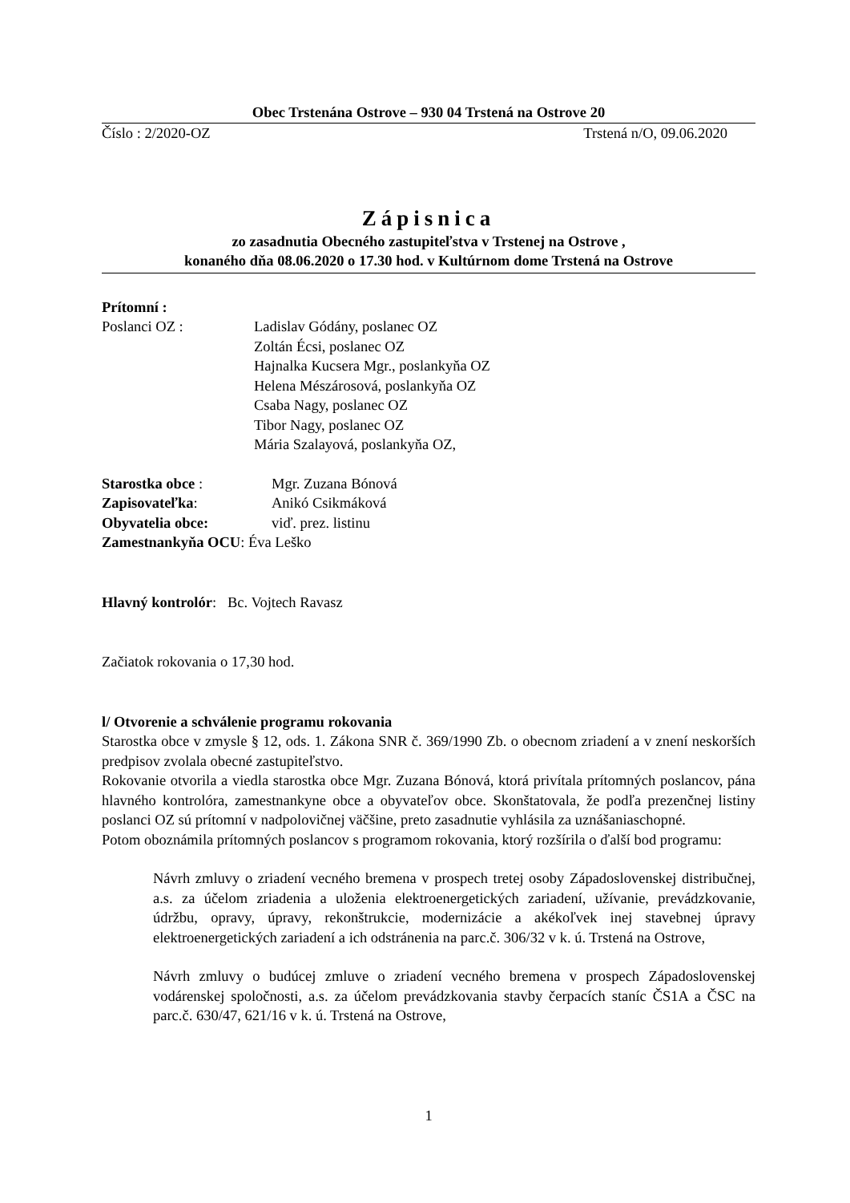Obec Trstenána Ostrove – 930 04 Trstená na Ostrove 20
Číslo : 2/2020-OZ Trstená n/O, 09.06.2020
Zápisnica
zo zasadnutia Obecného zastupiteľstva v Trstenej na Ostrove ,
konaného dňa 08.06.2020 o 17.30 hod. v Kultúrnom dome Trstená na Ostrove
Prítomní :
Poslanci OZ : Ladislav Gódány, poslanec OZ
Zoltán Écsi, poslanec OZ
Hajnalka Kucsera Mgr., poslankyňa OZ
Helena Mészárosová, poslankyňa OZ
Csaba Nagy, poslanec OZ
Tibor Nagy, poslanec OZ
Mária Szalayová, poslankyňa OZ,
Starostka obce : Mgr. Zuzana Bónová
Zapisovateľka: Anikó Csikmáková
Obyvatelia obce: viď. prez. listinu
Zamestnankyňa OCU: Éva Leško
Hlavný kontrolór: Bc. Vojtech Ravasz
Začiatok rokovania o 17,30 hod.
l/ Otvorenie a schválenie programu rokovania
Starostka obce v zmysle § 12, ods. 1. Zákona SNR č. 369/1990 Zb. o obecnom zriadení a v znení neskorších predpisov zvolala obecné zastupiteľstvo.
Rokovanie otvorila a viedla starostka obce Mgr. Zuzana Bónová, ktorá privítala prítomných poslancov, pána hlavného kontrolóra, zamestnankyne obce a obyvateľov obce. Skonštatovala, že podľa prezenčnej listiny poslanci OZ sú prítomní v nadpolovičnej väčšine, preto zasadnutie vyhlásila za uznášaniaschopné.
Potom oboznámila prítomných poslancov s programom rokovania, ktorý rozšírila o ďalší bod programu:
Návrh zmluvy o zriadení vecného bremena v prospech tretej osoby Západoslovenskej distribučnej, a.s. za účelom zriadenia a uloženia elektroenergetických zariadení, užívanie, prevádzkovanie, údržbu, opravy, úpravy, rekonštrukcie, modernizácie a akékoľvek inej stavebnej úpravy elektroenergetických zariadení a ich odstránenia na parc.č. 306/32 v k. ú. Trstená na Ostrove,
Návrh zmluvy o budúcej zmluve o zriadení vecného bremena v prospech Západoslovenskej vodárenskej spoločnosti, a.s. za účelom prevádzkovania stavby čerpacích staníc ČS1A a ČSC na parc.č. 630/47, 621/16 v k. ú. Trstená na Ostrove,
1